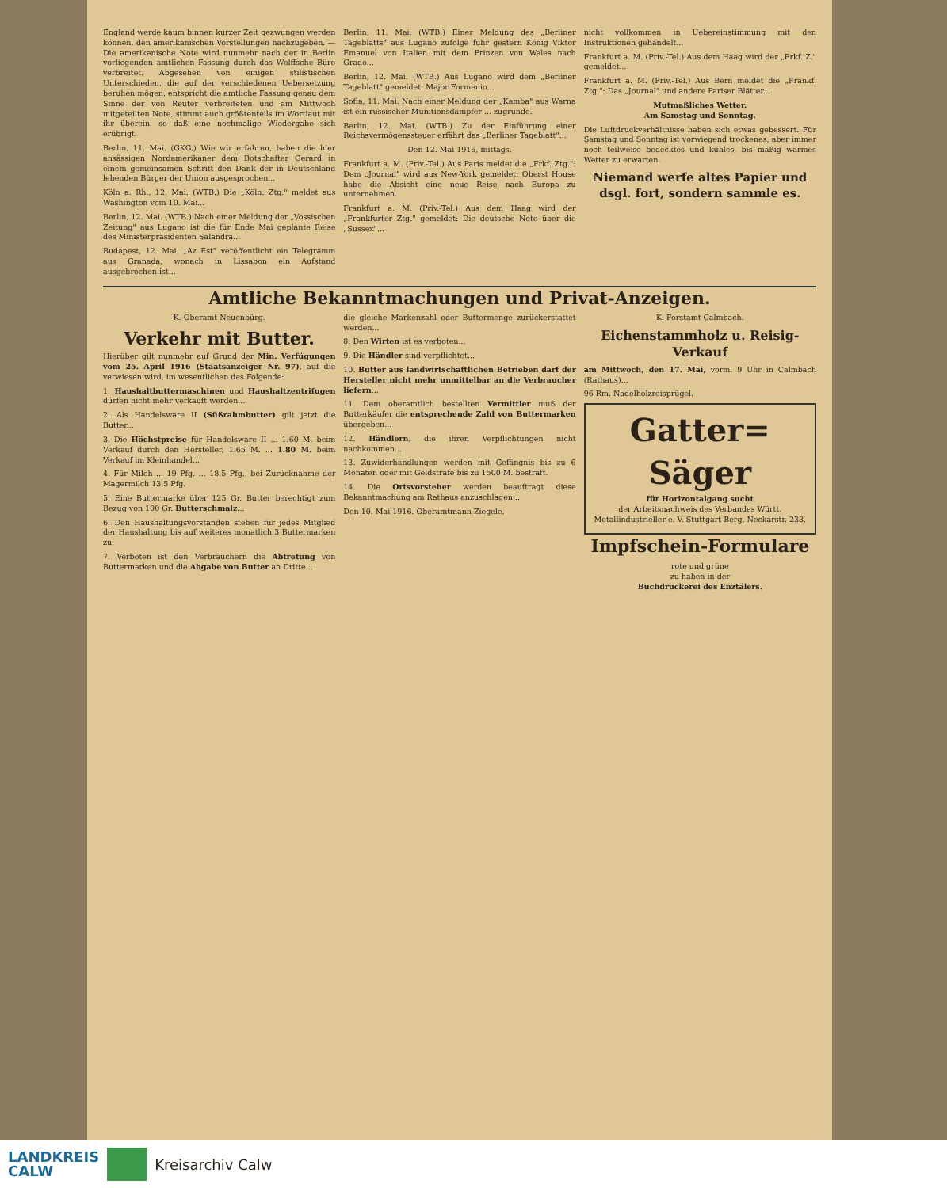England werde kaum binnen kurzer Zeit gezwungen werden können, den amerikanischen Vorstellungen nachzugeben. — Die amerikanische Note wird nunmehr nach der in Berlin vorliegenden amtlichen Fassung durch das Wolffsche Büro verbreitet. Abgesehen von einigen stilistischen Unterschieden, die auf der verschiedenen Uebersetzung beruhen mögen, entspricht die amtliche Fassung genau dem Sinne der von Reuter verbreiteten und am Mittwoch mitgeteilten Note, stimmt auch größtenteils im Wortlaut mit ihr überein, so daß eine nochmalige Wiedergabe sich erübrigt.
Berlin, 11. Mai. (GKG.) Wie wir erfahren, haben die hier ansässigen Nordamerikaner dem Botschafter Gerard in einem gemeinsamen Schritt den Dank der in Deutschland lebenden Bürger der Union ausgesprochen...
Köln a. Rh., 12. Mai. (WTB.) Die „Köln. Ztg." meldet aus Washington vom 10. Mai...
Berlin, 12. Mai. (WTB.) Nach einer Meldung der „Vossischen Zeitung" aus Lugano ist die für Ende Mai geplante Reise des Ministerpräsidenten Salandra...
Budapest, 12. Mai. „Az Est" veröffentlicht ein Telegramm aus Granada, wonach in Lissabon ein Aufstand ausgebrochen ist...
Berlin, 11. Mai. (WTB.) Einer Meldung des „Berliner Tageblatts" aus Lugano zufolge fuhr gestern König Viktor Emanuel von Italien mit dem Prinzen von Wales nach Grado...
Berlin, 12. Mai. (WTB.) Aus Lugano wird dem „Berliner Tageblatt" gemeldet: Major Formenio...
Sofia, 11. Mai. Nach einer Meldung der „Kamba" aus Warna ist ein russischer Munitionsdampfer ... zugrunde.
Berlin, 12. Mai. (WTB.) Zu der Einführung einer Reichsvermögenssteuer erfährt das „Berliner Tageblatt"...
Den 12. Mai 1916, mittags.
Frankfurt a. M. (Priv.-Tel.) Aus Paris meldet die „Frkf. Ztg.": Dem „Journal" wird aus New-York gemeldet: Oberst House habe die Absicht eine neue Reise nach Europa zu unternehmen.
Frankfurt a. M. (Priv.-Tel.) Aus dem Haag wird der „Frankfurter Ztg." gemeldet: Die deutsche Note über die „Sussex"...
nicht vollkommen in Uebereinstimmung mit den Instruktionen gehandelt...
Frankfurt a. M. (Priv.-Tel.) Aus dem Haag wird der „Frkf. Z." gemeldet...
Frankfurt a. M. (Priv.-Tel.) Aus Bern meldet die „Frankf. Ztg.": Das „Journal" und andere Pariser Blätter...
Mutmaßliches Wetter.
Am Samstag und Sonntag.
Die Luftdruckverhältnisse haben sich etwas gebessert. Für Samstag und Sonntag ist vorwiegend trockenes, aber immer noch teilweise bedecktes und kühles, bis mäßig warmes Wetter zu erwarten.
Niemand werfe altes Papier und dsgl. fort, sondern sammle es.
Amtliche Bekanntmachungen und Privat-Anzeigen.
K. Oberamt Neuenbürg.
Verkehr mit Butter.
Hierüber gilt nunmehr auf Grund der Min. Verfügungen vom 25. April 1916 (Staatsanzeiger Nr. 97), auf die verwiesen wird, im wesentlichen das Folgende:
1. Haushaltbuttermaschinen und Haushaltzentrifugen dürfen nicht mehr verkauft werden...
2. Als Handelsware II (Süßrahmbutter) gilt jetzt die Butter...
3. Die Höchstpreise für Handelsware II ... 1.60 M. beim Verkauf durch den Hersteller, 1.65 M. ... 1.80 M. beim Verkauf im Kleinhandel...
4. Für Milch ... 19 Pfg. ... 18,5 Pfg., bei Zurücknahme der Magermilch 13,5 Pfg.
5. Eine Buttermarke über 125 Gr. Butter berechtigt zum Bezug von 100 Gr. Butterschmalz...
6. Den Haushaltungsvorständen stehen für jedes Mitglied der Haushaltung bis auf weiteres monatlich 3 Buttermarken zu.
7. Verboten ist den Verbrauchern die Abtretung von Buttermarken und die Abgabe von Butter an Dritte...
die gleiche Markenzahl oder Buttermenge zurückerstattet werden...
8. Den Wirten ist es verboten...
9. Die Händler sind verpflichtet...
10. Butter aus landwirtschaftlichen Betrieben darf der Hersteller nicht mehr unmittelbar an die Verbraucher liefern...
11. Dem oberamtlich bestellten Vermittler muß der Butterkäufer die entsprechende Zahl von Buttermarken übergeben...
12. Händlern, die ihren Verpflichtungen nicht nachkommen...
13. Zuwiderhandlungen werden mit Gefängnis bis zu 6 Monaten oder mit Geldstrafe bis zu 1500 M. bestraft.
14. Die Ortsvorsteher werden beauftragt diese Bekanntmachung am Rathaus anzuschlagen...
Den 10. Mai 1916. Oberamtmann Ziegele.
K. Forstamt Calmbach.
Eichenstammholz u. Reisig-Verkauf
am Mittwoch, den 17. Mai, vorm. 9 Uhr in Calmbach (Rathaus)...
96 Rm. Nadelholzreisprügel.
Gatter=
Säger
für Horizontalgang sucht
der Arbeitsnachweis des Verbandes Württ. Metallindustrieller e. V. Stuttgart-Berg, Neckarstr. 233.
Impfschein-Formulare
rote und grüne
zu haben in der
Buchdruckerei des Enztälers.
LANDKREIS
CALW
Kreisarchiv Calw